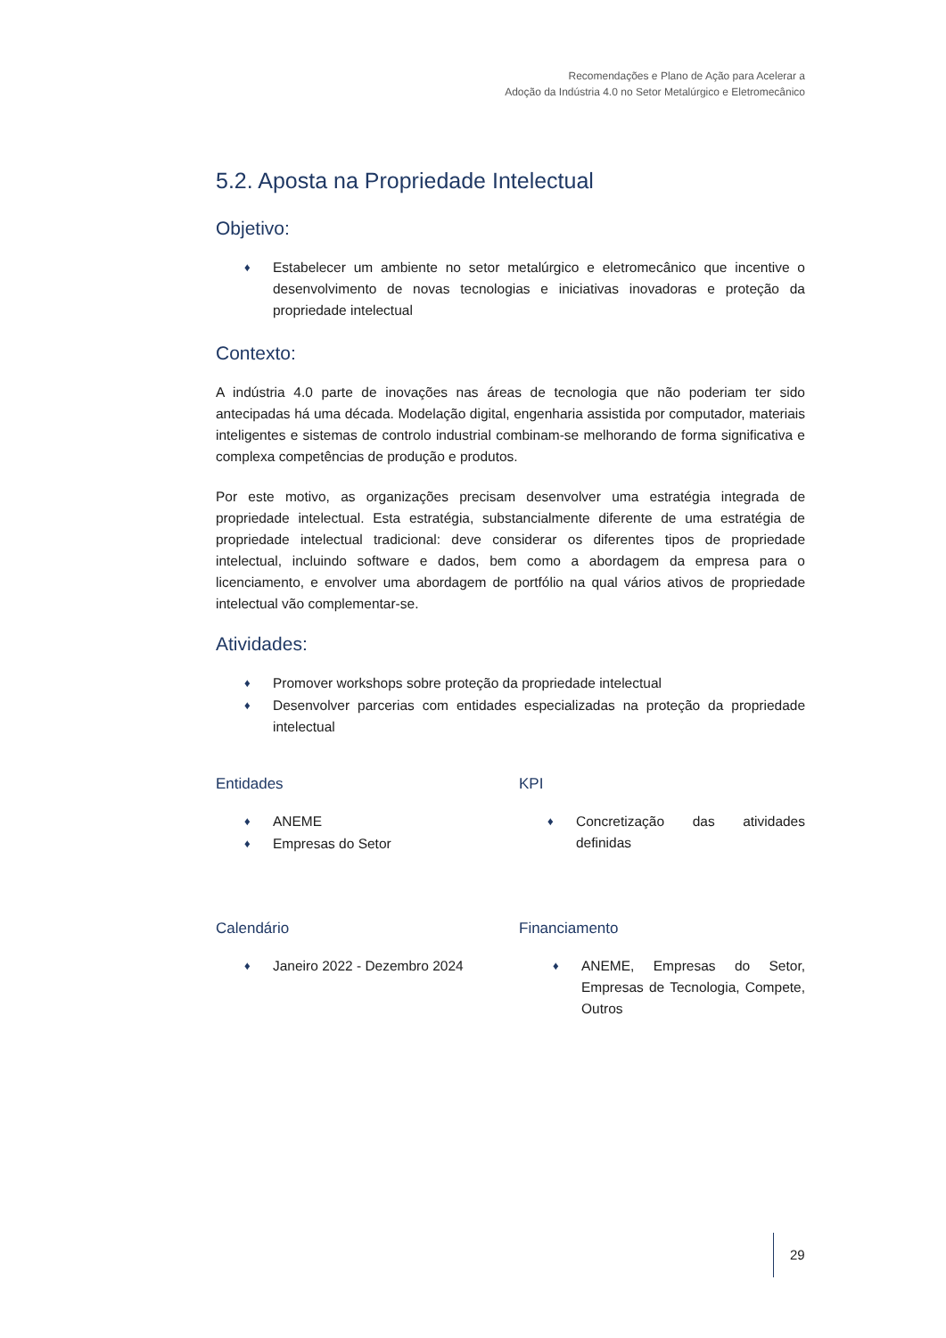Recomendações e Plano de Ação para Acelerar a
Adoção da Indústria 4.0 no Setor Metalúrgico e Eletromecânico
5.2. Aposta na Propriedade Intelectual
Objetivo:
♦ Estabelecer um ambiente no setor metalúrgico e eletromecânico que incentive o desenvolvimento de novas tecnologias e iniciativas inovadoras e proteção da propriedade intelectual
Contexto:
A indústria 4.0 parte de inovações nas áreas de tecnologia que não poderiam ter sido antecipadas há uma década. Modelação digital, engenharia assistida por computador, materiais inteligentes e sistemas de controlo industrial combinam-se melhorando de forma significativa e complexa competências de produção e produtos.
Por este motivo, as organizações precisam desenvolver uma estratégia integrada de propriedade intelectual. Esta estratégia, substancialmente diferente de uma estratégia de propriedade intelectual tradicional: deve considerar os diferentes tipos de propriedade intelectual, incluindo software e dados, bem como a abordagem da empresa para o licenciamento, e envolver uma abordagem de portfólio na qual vários ativos de propriedade intelectual vão complementar-se.
Atividades:
♦ Promover workshops sobre proteção da propriedade intelectual
♦ Desenvolver parcerias com entidades especializadas na proteção da propriedade intelectual
Entidades
♦ ANEME
♦ Empresas do Setor
KPI
♦ Concretização das atividades definidas
Calendário
♦ Janeiro 2022 - Dezembro 2024
Financiamento
♦ ANEME, Empresas do Setor, Empresas de Tecnologia, Compete, Outros
29